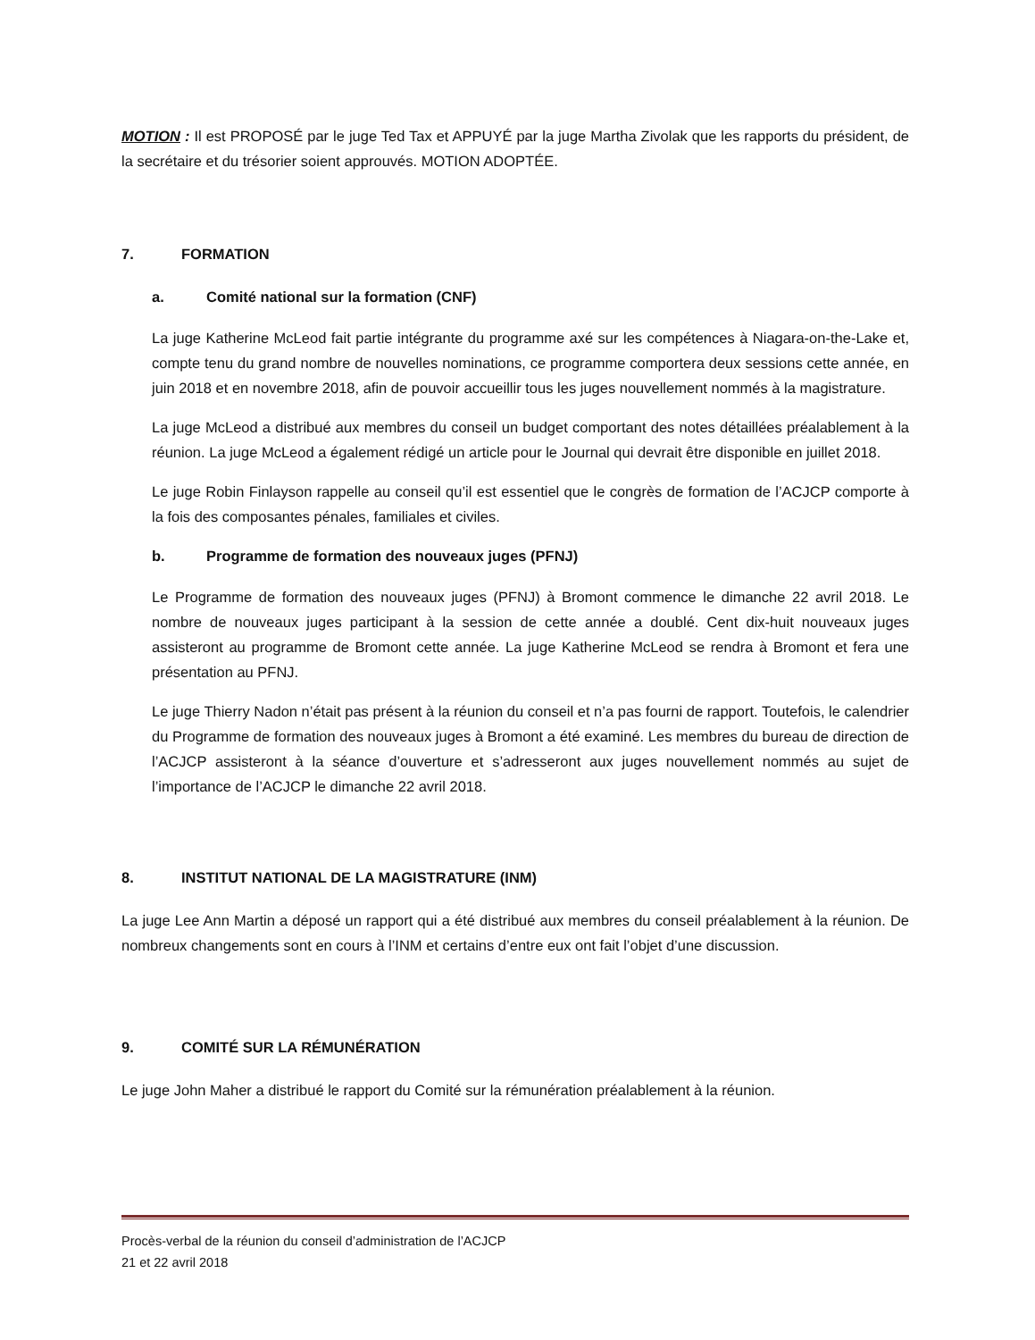MOTION : Il est PROPOSÉ par le juge Ted Tax et APPUYÉ par la juge Martha Zivolak que les rapports du président, de la secrétaire et du trésorier soient approuvés. MOTION ADOPTÉE.
7. FORMATION
a. Comité national sur la formation (CNF)
La juge Katherine McLeod fait partie intégrante du programme axé sur les compétences à Niagara-on-the-Lake et, compte tenu du grand nombre de nouvelles nominations, ce programme comportera deux sessions cette année, en juin 2018 et en novembre 2018, afin de pouvoir accueillir tous les juges nouvellement nommés à la magistrature.
La juge McLeod a distribué aux membres du conseil un budget comportant des notes détaillées préalablement à la réunion. La juge McLeod a également rédigé un article pour le Journal qui devrait être disponible en juillet 2018.
Le juge Robin Finlayson rappelle au conseil qu’il est essentiel que le congrès de formation de l’ACJCP comporte à la fois des composantes pénales, familiales et civiles.
b. Programme de formation des nouveaux juges (PFNJ)
Le Programme de formation des nouveaux juges (PFNJ) à Bromont commence le dimanche 22 avril 2018. Le nombre de nouveaux juges participant à la session de cette année a doublé. Cent dix-huit nouveaux juges assisteront au programme de Bromont cette année. La juge Katherine McLeod se rendra à Bromont et fera une présentation au PFNJ.
Le juge Thierry Nadon n’était pas présent à la réunion du conseil et n’a pas fourni de rapport. Toutefois, le calendrier du Programme de formation des nouveaux juges à Bromont a été examiné. Les membres du bureau de direction de l’ACJCP assisteront à la séance d’ouverture et s’adresseront aux juges nouvellement nommés au sujet de l’importance de l’ACJCP le dimanche 22 avril 2018.
8. INSTITUT NATIONAL DE LA MAGISTRATURE (INM)
La juge Lee Ann Martin a déposé un rapport qui a été distribué aux membres du conseil préalablement à la réunion. De nombreux changements sont en cours à l’INM et certains d’entre eux ont fait l’objet d’une discussion.
9. COMITÉ SUR LA RÉMUNÉRATION
Le juge John Maher a distribué le rapport du Comité sur la rémunération préalablement à la réunion.
Procès-verbal de la réunion du conseil d’administration de l’ACJCP
21 et 22 avril 2018